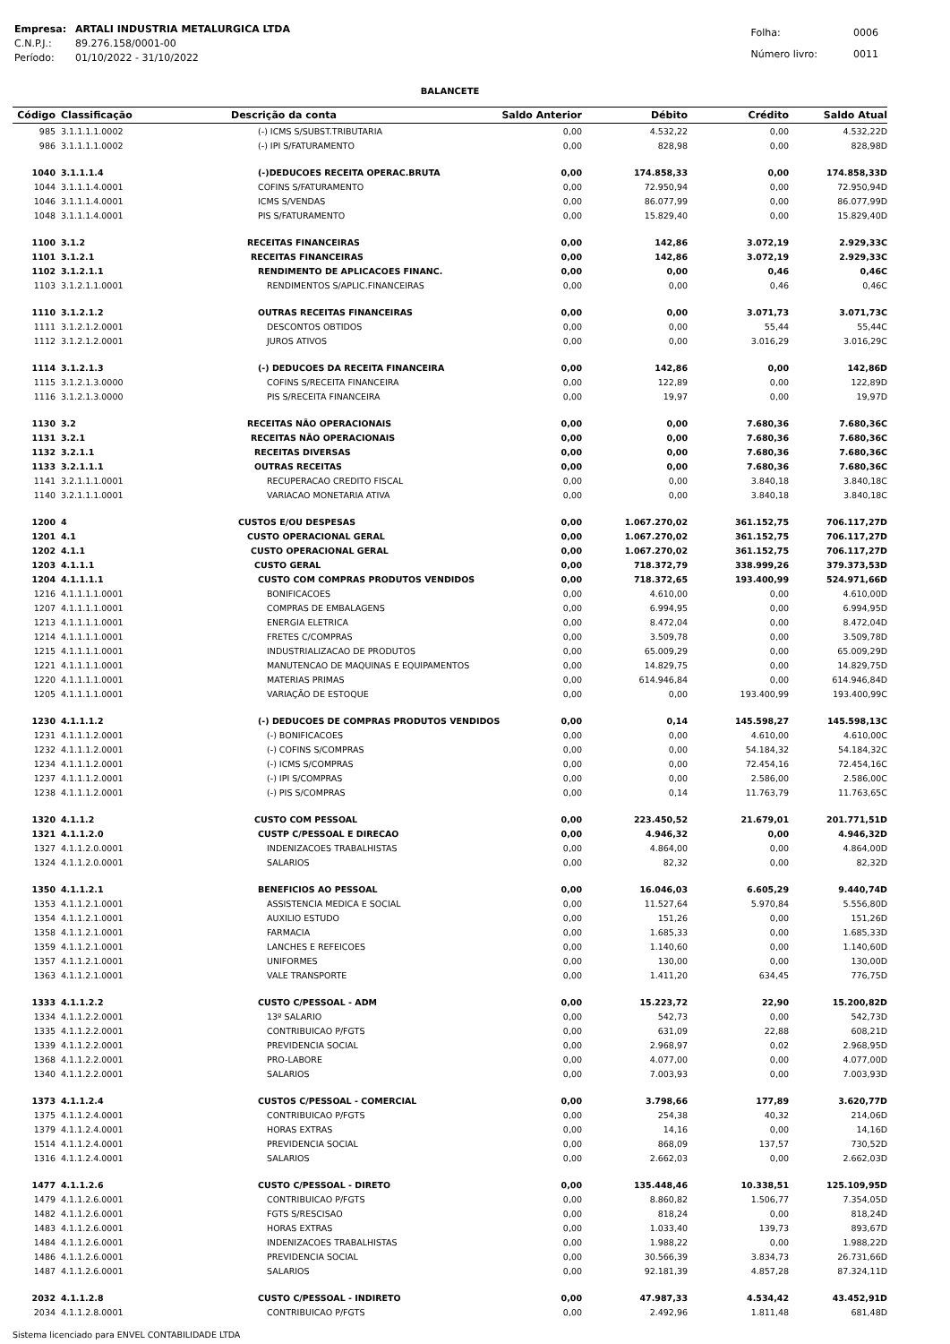| Empresa: | ARTALI INDUSTRIA METALURGICA LTDA |
| C.N.P.J.: | 89.276.158/0001-00 |
| Período: | 01/10/2022 - 31/10/2022 |
| Folha: | 0006 |
| Número livro: | 0011 |
BALANCETE
| Código | Classificação | Descrição da conta | Saldo Anterior | Débito | Crédito | Saldo Atual |
| --- | --- | --- | --- | --- | --- | --- |
| 985 | 3.1.1.1.1.0002 | (-) ICMS S/SUBST.TRIBUTARIA | 0,00 | 4.532,22 | 0,00 | 4.532,22D |
| 986 | 3.1.1.1.1.0002 | (-) IPI S/FATURAMENTO | 0,00 | 828,98 | 0,00 | 828,98D |
| 1040 | 3.1.1.1.4 | (-)DEDUCOES RECEITA OPERAC.BRUTA | 0,00 | 174.858,33 | 0,00 | 174.858,33D |
| 1044 | 3.1.1.1.4.0001 | COFINS S/FATURAMENTO | 0,00 | 72.950,94 | 0,00 | 72.950,94D |
| 1046 | 3.1.1.1.4.0001 | ICMS S/VENDAS | 0,00 | 86.077,99 | 0,00 | 86.077,99D |
| 1048 | 3.1.1.1.4.0001 | PIS S/FATURAMENTO | 0,00 | 15.829,40 | 0,00 | 15.829,40D |
| 1100 | 3.1.2 | RECEITAS FINANCEIRAS | 0,00 | 142,86 | 3.072,19 | 2.929,33C |
| 1101 | 3.1.2.1 | RECEITAS FINANCEIRAS | 0,00 | 142,86 | 3.072,19 | 2.929,33C |
| 1102 | 3.1.2.1.1 | RENDIMENTO DE APLICACOES FINANC. | 0,00 | 0,00 | 0,46 | 0,46C |
| 1103 | 3.1.2.1.1.0001 | RENDIMENTOS S/APLIC.FINANCEIRAS | 0,00 | 0,00 | 0,46 | 0,46C |
| 1110 | 3.1.2.1.2 | OUTRAS RECEITAS FINANCEIRAS | 0,00 | 0,00 | 3.071,73 | 3.071,73C |
| 1111 | 3.1.2.1.2.0001 | DESCONTOS OBTIDOS | 0,00 | 0,00 | 55,44 | 55,44C |
| 1112 | 3.1.2.1.2.0001 | JUROS ATIVOS | 0,00 | 0,00 | 3.016,29 | 3.016,29C |
| 1114 | 3.1.2.1.3 | (-) DEDUCOES DA RECEITA FINANCEIRA | 0,00 | 142,86 | 0,00 | 142,86D |
| 1115 | 3.1.2.1.3.0000 | COFINS S/RECEITA FINANCEIRA | 0,00 | 122,89 | 0,00 | 122,89D |
| 1116 | 3.1.2.1.3.0000 | PIS S/RECEITA FINANCEIRA | 0,00 | 19,97 | 0,00 | 19,97D |
| 1130 | 3.2 | RECEITAS NÃO OPERACIONAIS | 0,00 | 0,00 | 7.680,36 | 7.680,36C |
| 1131 | 3.2.1 | RECEITAS NÃO OPERACIONAIS | 0,00 | 0,00 | 7.680,36 | 7.680,36C |
| 1132 | 3.2.1.1 | RECEITAS DIVERSAS | 0,00 | 0,00 | 7.680,36 | 7.680,36C |
| 1133 | 3.2.1.1.1 | OUTRAS RECEITAS | 0,00 | 0,00 | 7.680,36 | 7.680,36C |
| 1141 | 3.2.1.1.1.0001 | RECUPERACAO CREDITO FISCAL | 0,00 | 0,00 | 3.840,18 | 3.840,18C |
| 1140 | 3.2.1.1.1.0001 | VARIACAO MONETARIA ATIVA | 0,00 | 0,00 | 3.840,18 | 3.840,18C |
| 1200 | 4 | CUSTOS E/OU DESPESAS | 0,00 | 1.067.270,02 | 361.152,75 | 706.117,27D |
| 1201 | 4.1 | CUSTO OPERACIONAL GERAL | 0,00 | 1.067.270,02 | 361.152,75 | 706.117,27D |
| 1202 | 4.1.1 | CUSTO OPERACIONAL GERAL | 0,00 | 1.067.270,02 | 361.152,75 | 706.117,27D |
| 1203 | 4.1.1.1 | CUSTO GERAL | 0,00 | 718.372,79 | 338.999,26 | 379.373,53D |
| 1204 | 4.1.1.1.1 | CUSTO COM COMPRAS PRODUTOS VENDIDOS | 0,00 | 718.372,65 | 193.400,99 | 524.971,66D |
| 1216 | 4.1.1.1.1.0001 | BONIFICACOES | 0,00 | 4.610,00 | 0,00 | 4.610,00D |
| 1207 | 4.1.1.1.1.0001 | COMPRAS DE EMBALAGENS | 0,00 | 6.994,95 | 0,00 | 6.994,95D |
| 1213 | 4.1.1.1.1.0001 | ENERGIA ELETRICA | 0,00 | 8.472,04 | 0,00 | 8.472,04D |
| 1214 | 4.1.1.1.1.0001 | FRETES C/COMPRAS | 0,00 | 3.509,78 | 0,00 | 3.509,78D |
| 1215 | 4.1.1.1.1.0001 | INDUSTRIALIZACAO DE PRODUTOS | 0,00 | 65.009,29 | 0,00 | 65.009,29D |
| 1221 | 4.1.1.1.1.0001 | MANUTENCAO DE MAQUINAS E EQUIPAMENTOS | 0,00 | 14.829,75 | 0,00 | 14.829,75D |
| 1220 | 4.1.1.1.1.0001 | MATERIAS PRIMAS | 0,00 | 614.946,84 | 0,00 | 614.946,84D |
| 1205 | 4.1.1.1.1.0001 | VARIAÇÃO DE ESTOQUE | 0,00 | 0,00 | 193.400,99 | 193.400,99C |
| 1230 | 4.1.1.1.2 | (-) DEDUCOES DE COMPRAS PRODUTOS VENDIDOS | 0,00 | 0,14 | 145.598,27 | 145.598,13C |
| 1231 | 4.1.1.1.2.0001 | (-) BONIFICACOES | 0,00 | 0,00 | 4.610,00 | 4.610,00C |
| 1232 | 4.1.1.1.2.0001 | (-) COFINS S/COMPRAS | 0,00 | 0,00 | 54.184,32 | 54.184,32C |
| 1234 | 4.1.1.1.2.0001 | (-) ICMS S/COMPRAS | 0,00 | 0,00 | 72.454,16 | 72.454,16C |
| 1237 | 4.1.1.1.2.0001 | (-) IPI S/COMPRAS | 0,00 | 0,00 | 2.586,00 | 2.586,00C |
| 1238 | 4.1.1.1.2.0001 | (-) PIS S/COMPRAS | 0,00 | 0,14 | 11.763,79 | 11.763,65C |
| 1320 | 4.1.1.2 | CUSTO COM PESSOAL | 0,00 | 223.450,52 | 21.679,01 | 201.771,51D |
| 1321 | 4.1.1.2.0 | CUSTP C/PESSOAL E DIRECAO | 0,00 | 4.946,32 | 0,00 | 4.946,32D |
| 1327 | 4.1.1.2.0.0001 | INDENIZACOES TRABALHISTAS | 0,00 | 4.864,00 | 0,00 | 4.864,00D |
| 1324 | 4.1.1.2.0.0001 | SALARIOS | 0,00 | 82,32 | 0,00 | 82,32D |
| 1350 | 4.1.1.2.1 | BENEFICIOS AO PESSOAL | 0,00 | 16.046,03 | 6.605,29 | 9.440,74D |
| 1353 | 4.1.1.2.1.0001 | ASSISTENCIA MEDICA E SOCIAL | 0,00 | 11.527,64 | 5.970,84 | 5.556,80D |
| 1354 | 4.1.1.2.1.0001 | AUXILIO ESTUDO | 0,00 | 151,26 | 0,00 | 151,26D |
| 1358 | 4.1.1.2.1.0001 | FARMACIA | 0,00 | 1.685,33 | 0,00 | 1.685,33D |
| 1359 | 4.1.1.2.1.0001 | LANCHES E REFEICOES | 0,00 | 1.140,60 | 0,00 | 1.140,60D |
| 1357 | 4.1.1.2.1.0001 | UNIFORMES | 0,00 | 130,00 | 0,00 | 130,00D |
| 1363 | 4.1.1.2.1.0001 | VALE TRANSPORTE | 0,00 | 1.411,20 | 634,45 | 776,75D |
| 1333 | 4.1.1.2.2 | CUSTO C/PESSOAL - ADM | 0,00 | 15.223,72 | 22,90 | 15.200,82D |
| 1334 | 4.1.1.2.2.0001 | 13º SALARIO | 0,00 | 542,73 | 0,00 | 542,73D |
| 1335 | 4.1.1.2.2.0001 | CONTRIBUICAO P/FGTS | 0,00 | 631,09 | 22,88 | 608,21D |
| 1339 | 4.1.1.2.2.0001 | PREVIDENCIA SOCIAL | 0,00 | 2.968,97 | 0,02 | 2.968,95D |
| 1368 | 4.1.1.2.2.0001 | PRO-LABORE | 0,00 | 4.077,00 | 0,00 | 4.077,00D |
| 1340 | 4.1.1.2.2.0001 | SALARIOS | 0,00 | 7.003,93 | 0,00 | 7.003,93D |
| 1373 | 4.1.1.2.4 | CUSTOS C/PESSOAL - COMERCIAL | 0,00 | 3.798,66 | 177,89 | 3.620,77D |
| 1375 | 4.1.1.2.4.0001 | CONTRIBUICAO P/FGTS | 0,00 | 254,38 | 40,32 | 214,06D |
| 1379 | 4.1.1.2.4.0001 | HORAS EXTRAS | 0,00 | 14,16 | 0,00 | 14,16D |
| 1514 | 4.1.1.2.4.0001 | PREVIDENCIA SOCIAL | 0,00 | 868,09 | 137,57 | 730,52D |
| 1316 | 4.1.1.2.4.0001 | SALARIOS | 0,00 | 2.662,03 | 0,00 | 2.662,03D |
| 1477 | 4.1.1.2.6 | CUSTO C/PESSOAL - DIRETO | 0,00 | 135.448,46 | 10.338,51 | 125.109,95D |
| 1479 | 4.1.1.2.6.0001 | CONTRIBUICAO P/FGTS | 0,00 | 8.860,82 | 1.506,77 | 7.354,05D |
| 1482 | 4.1.1.2.6.0001 | FGTS S/RESCISAO | 0,00 | 818,24 | 0,00 | 818,24D |
| 1483 | 4.1.1.2.6.0001 | HORAS EXTRAS | 0,00 | 1.033,40 | 139,73 | 893,67D |
| 1484 | 4.1.1.2.6.0001 | INDENIZACOES TRABALHISTAS | 0,00 | 1.988,22 | 0,00 | 1.988,22D |
| 1486 | 4.1.1.2.6.0001 | PREVIDENCIA SOCIAL | 0,00 | 30.566,39 | 3.834,73 | 26.731,66D |
| 1487 | 4.1.1.2.6.0001 | SALARIOS | 0,00 | 92.181,39 | 4.857,28 | 87.324,11D |
| 2032 | 4.1.1.2.8 | CUSTO C/PESSOAL - INDIRETO | 0,00 | 47.987,33 | 4.534,42 | 43.452,91D |
| 2034 | 4.1.1.2.8.0001 | CONTRIBUICAO P/FGTS | 0,00 | 2.492,96 | 1.811,48 | 681,48D |
Sistema licenciado para ENVEL CONTABILIDADE LTDA